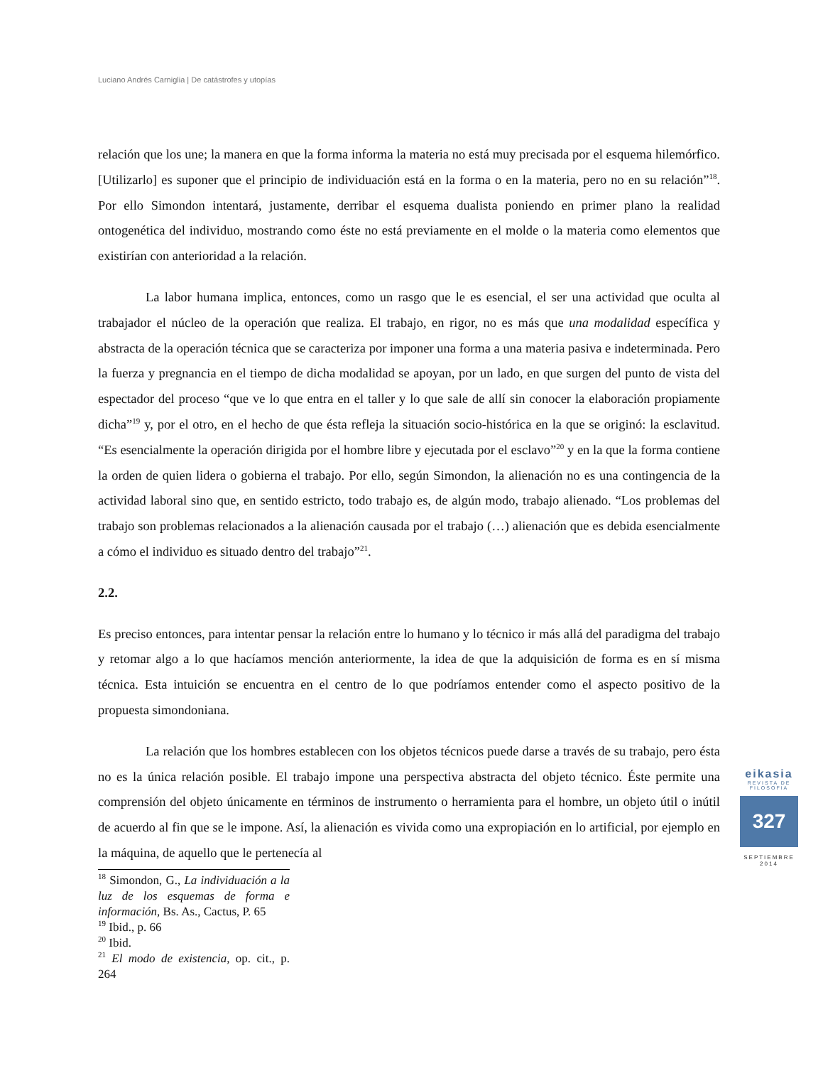Luciano Andrés Carniglia | De catástrofes y utopías
relación que los une; la manera en que la forma informa la materia no está muy precisada por el esquema hilemórfico. [Utilizarlo] es suponer que el principio de individuación está en la forma o en la materia, pero no en su relación”<sup>18</sup>. Por ello Simondon intentará, justamente, derribar el esquema dualista poniendo en primer plano la realidad ontogenética del individuo, mostrando como éste no está previamente en el molde o la materia como elementos que existirían con anterioridad a la relación.
La labor humana implica, entonces, como un rasgo que le es esencial, el ser una actividad que oculta al trabajador el núcleo de la operación que realiza. El trabajo, en rigor, no es más que una modalidad específica y abstracta de la operación técnica que se caracteriza por imponer una forma a una materia pasiva e indeterminada. Pero la fuerza y pregnancia en el tiempo de dicha modalidad se apoyan, por un lado, en que surgen del punto de vista del espectador del proceso “que ve lo que entra en el taller y lo que sale de allí sin conocer la elaboración propiamente dicha”<sup>19</sup> y, por el otro, en el hecho de que ésta refleja la situación socio-histórica en la que se originó: la esclavitud. “Es esencialmente la operación dirigida por el hombre libre y ejecutada por el esclavo”<sup>20</sup> y en la que la forma contiene la orden de quien lidera o gobierna el trabajo. Por ello, según Simondon, la alienación no es una contingencia de la actividad laboral sino que, en sentido estricto, todo trabajo es, de algún modo, trabajo alienado. “Los problemas del trabajo son problemas relacionados a la alienación causada por el trabajo (…) alienación que es debida esencialmente a cómo el individuo es situado dentro del trabajo”<sup>21</sup>.
2.2.
Es preciso entonces, para intentar pensar la relación entre lo humano y lo técnico ir más allá del paradigma del trabajo y retomar algo a lo que hacíamos mención anteriormente, la idea de que la adquisición de forma es en sí misma técnica. Esta intuición se encuentra en el centro de lo que podríamos entender como el aspecto positivo de la propuesta simondoniana.
La relación que los hombres establecen con los objetos técnicos puede darse a través de su trabajo, pero ésta no es la única relación posible. El trabajo impone una perspectiva abstracta del objeto técnico. Éste permite una comprensión del objeto únicamente en términos de instrumento o herramienta para el hombre, un objeto útil o inútil de acuerdo al fin que se le impone. Así, la alienación es vivida como una expropiación en lo artificial, por ejemplo en la máquina, de aquello que le pertenecía al
<sup>18</sup> Simondon, G., La individuación a la luz de los esquemas de forma e información, Bs. As., Cactus, P. 65
<sup>19</sup> Ibid., p. 66
<sup>20</sup> Ibid.
<sup>21</sup> El modo de existencia, op. cit., p. 264
eikasia
REVISTA DE FILOSOFIA
327
SEPTIEMBRE
2014